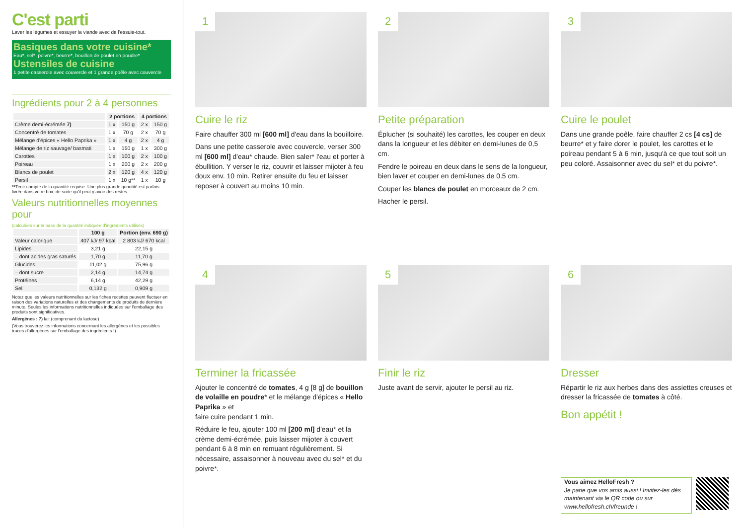C'est parti
Laver les légumes et essuyer la viande avec de l'essuie-tout.
Basiques dans votre cuisine*
Eau*, sel*, poivre*, beurre*, bouillon de poulet en poudre*
Ustensiles de cuisine
1 petite casserole avec couvercle et 1 grande poêle avec couvercle
Ingrédients pour 2 à 4 personnes
| | 2 portions | | 4 portions | |
| --- | --- | --- | --- | --- |
| Crème demi-écrémée 7) | 1 x | 150 g | 2 x | 150 g |
| Concentré de tomates | 1 x | 70 g | 2 x | 70 g |
| Mélange d'épices « Hello Paprika » | 1 x | 4 g | 2 x | 4 g |
| Mélange de riz sauvage/ basmati | 1 x | 150 g | 1 x | 300 g |
| Carottes | 1 x | 100 g | 2 x | 100 g |
| Poireau | 1 x | 200 g | 2 x | 200 g |
| Blancs de poulet | 2 x | 120 g | 4 x | 120 g |
| Persil | 1 x | 10 g** | 1 x | 10 g |
**Tenir compte de la quantité requise. Une plus grande quantité est parfois livrée dans votre box, de sorte qu'il peut y avoir des restes.
Valeurs nutritionnelles moyennes pour
(calculées sur la base de la quantité indiquée d'ingrédients utilisés)
| | 100 g | Portion (env. 690 g) |
| --- | --- | --- |
| Valeur calorique | 407 kJ/ 97 kcal | 2 803 kJ/ 670 kcal |
| Lipides | 3,21 g | 22,15 g |
| – dont acides gras saturés | 1,70 g | 11,70 g |
| Glucides | 11,02 g | 75,96 g |
| – dont sucre | 2,14 g | 14,74 g |
| Protéines | 6,14 g | 42,29 g |
| Sel | 0,132 g | 0,909 g |
Notez que les valeurs nutritionnelles sur les fiches recettes peuvent fluctuer en raison des variations naturelles et des changements de produits de dernière minute. Seules les informations nutritionnelles indiquées sur l'emballage des produits sont significatives.
Allergènes : 7) lait (comprenant du lactose)
(Vous trouverez les informations concernant les allergènes et les possibles traces d'allergènes sur l'emballage des ingrédients !)
1
Cuire le riz
Faire chauffer 300 ml [600 ml] d'eau dans la bouilloire.
Dans une petite casserole avec couvercle, verser 300 ml [600 ml] d'eau* chaude. Bien saler* l'eau et porter à ébullition. Y verser le riz, couvrir et laisser mijoter à feu doux env. 10 min. Retirer ensuite du feu et laisser reposer à couvert au moins 10 min.
2
Petite préparation
Éplucher (si souhaité) les carottes, les couper en deux dans la longueur et les débiter en demi-lunes de 0,5 cm.
Fendre le poireau en deux dans le sens de la longueur, bien laver et couper en demi-lunes de 0.5 cm.
Couper les blancs de poulet en morceaux de 2 cm.
Hacher le persil.
3
Cuire le poulet
Dans une grande poêle, faire chauffer 2 cs [4 cs] de beurre* et y faire dorer le poulet, les carottes et le poireau pendant 5 à 6 min, jusqu'à ce que tout soit un peu coloré. Assaisonner avec du sel* et du poivre*.
4
Terminer la fricassée
Ajouter le concentré de tomates, 4 g [8 g] de bouillon de volaille en poudre* et le mélange d'épices « Hello Paprika » et
faire cuire pendant 1 min.
Réduire le feu, ajouter 100 ml [200 ml] d'eau* et la crème demi-écrémée, puis laisser mijoter à couvert pendant 6 à 8 min en remuant régulièrement. Si nécessaire, assaisonner à nouveau avec du sel* et du poivre*.
5
Finir le riz
Juste avant de servir, ajouter le persil au riz.
6
Dresser
Répartir le riz aux herbes dans des assiettes creuses et dresser la fricassée de tomates à côté.
Bon appétit !
Vous aimez HelloFresh ?
Je parie que vos amis aussi ! Invitez-les dès maintenant via le QR code ou sur www.hellofresh.ch/freunde !